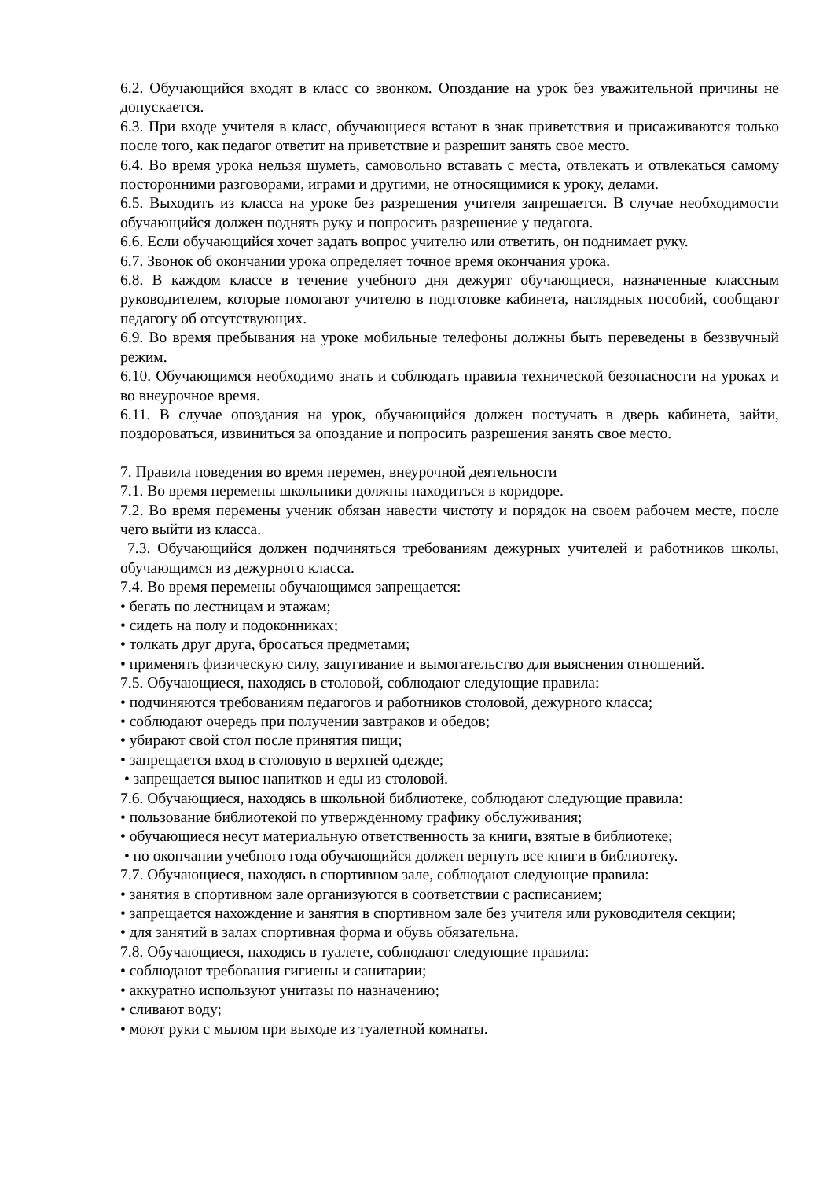6.2. Обучающийся входят в класс со звонком. Опоздание на урок без уважительной причины не допускается.
6.3. При входе учителя в класс, обучающиеся встают в знак приветствия и присаживаются только после того, как педагог ответит на приветствие и разрешит занять свое место.
6.4. Во время урока нельзя шуметь, самовольно вставать с места, отвлекать и отвлекаться самому посторонними разговорами, играми и другими, не относящимися к уроку, делами.
6.5. Выходить из класса на уроке без разрешения учителя запрещается. В случае необходимости обучающийся должен поднять руку и попросить разрешение у педагога.
6.6. Если обучающийся хочет задать вопрос учителю или ответить, он поднимает руку.
6.7. Звонок об окончании урока определяет точное время окончания урока.
6.8. В каждом классе в течение учебного дня дежурят обучающиеся, назначенные классным руководителем, которые помогают учителю в подготовке кабинета, наглядных пособий, сообщают педагогу об отсутствующих.
6.9. Во время пребывания на уроке мобильные телефоны должны быть переведены в беззвучный режим.
6.10. Обучающимся необходимо знать и соблюдать правила технической безопасности на уроках и во внеурочное время.
6.11. В случае опоздания на урок, обучающийся должен постучать в дверь кабинета, зайти, поздороваться, извиниться за опоздание и попросить разрешения занять свое место.
7. Правила поведения во время перемен, внеурочной деятельности
7.1. Во время перемены школьники должны находиться в коридоре.
7.2. Во время перемены ученик обязан навести чистоту и порядок на своем рабочем месте, после чего выйти из класса.
7.3. Обучающийся должен подчиняться требованиям дежурных учителей и работников школы, обучающимся из дежурного класса.
7.4. Во время перемены обучающимся запрещается:
• бегать по лестницам и этажам;
• сидеть на полу и подоконниках;
• толкать друг друга, бросаться предметами;
• применять физическую силу, запугивание и вымогательство для выяснения отношений.
7.5. Обучающиеся, находясь в столовой, соблюдают следующие правила:
• подчиняются требованиям педагогов и работников столовой, дежурного класса;
• соблюдают очередь при получении завтраков и обедов;
• убирают свой стол после принятия пищи;
• запрещается вход в столовую в верхней одежде;
• запрещается вынос напитков и еды из столовой.
7.6. Обучающиеся, находясь в школьной библиотеке, соблюдают следующие правила:
• пользование библиотекой по утвержденному графику обслуживания;
• обучающиеся несут материальную ответственность за книги, взятые в библиотеке;
• по окончании учебного года обучающийся должен вернуть все книги в библиотеку.
7.7. Обучающиеся, находясь в спортивном зале, соблюдают следующие правила:
• занятия в спортивном зале организуются в соответствии с расписанием;
• запрещается нахождение и занятия в спортивном зале без учителя или руководителя секции;
• для занятий в залах спортивная форма и обувь обязательна.
7.8. Обучающиеся, находясь в туалете, соблюдают следующие правила:
• соблюдают требования гигиены и санитарии;
• аккуратно используют унитазы по назначению;
• сливают воду;
• моют руки с мылом при выходе из туалетной комнаты.